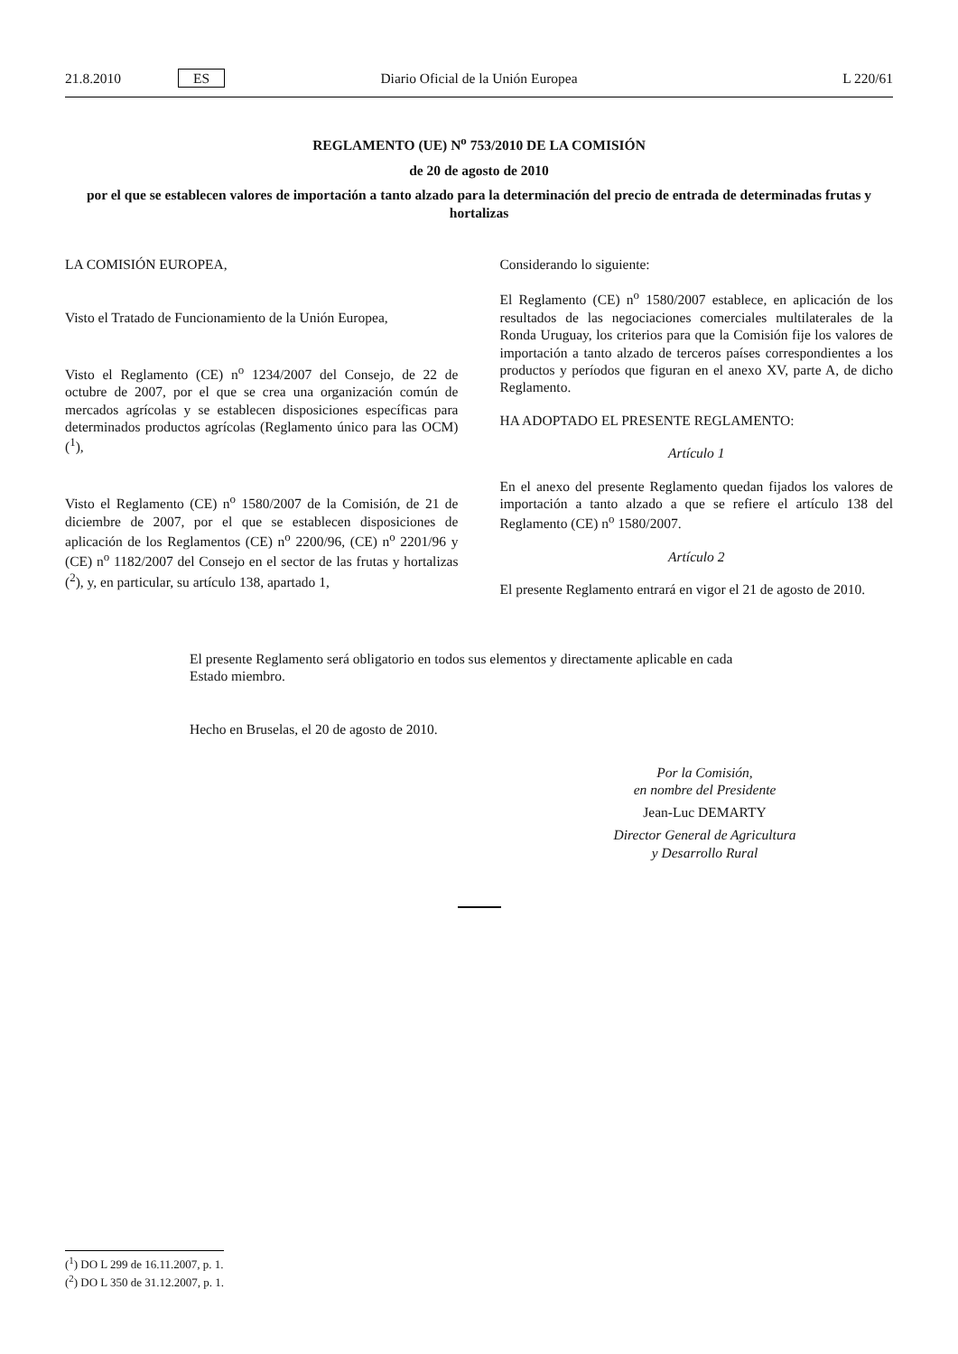21.8.2010 ES Diario Oficial de la Unión Europea L 220/61
REGLAMENTO (UE) N<sup>o</sup> 753/2010 DE LA COMISIÓN
de 20 de agosto de 2010
por el que se establecen valores de importación a tanto alzado para la determinación del precio de entrada de determinadas frutas y hortalizas
LA COMISIÓN EUROPEA,
Visto el Tratado de Funcionamiento de la Unión Europea,
Visto el Reglamento (CE) n<sup>o</sup> 1234/2007 del Consejo, de 22 de octubre de 2007, por el que se crea una organización común de mercados agrícolas y se establecen disposiciones específicas para determinados productos agrícolas (Reglamento único para las OCM) (<sup>1</sup>),
Visto el Reglamento (CE) n<sup>o</sup> 1580/2007 de la Comisión, de 21 de diciembre de 2007, por el que se establecen disposiciones de aplicación de los Reglamentos (CE) n<sup>o</sup> 2200/96, (CE) n<sup>o</sup> 2201/96 y (CE) n<sup>o</sup> 1182/2007 del Consejo en el sector de las frutas y hortalizas (<sup>2</sup>), y, en particular, su artículo 138, apartado 1,
Considerando lo siguiente:
El Reglamento (CE) n<sup>o</sup> 1580/2007 establece, en aplicación de los resultados de las negociaciones comerciales multilaterales de la Ronda Uruguay, los criterios para que la Comisión fije los valores de importación a tanto alzado de terceros países correspondientes a los productos y períodos que figuran en el anexo XV, parte A, de dicho Reglamento.
HA ADOPTADO EL PRESENTE REGLAMENTO:
Artículo 1
En el anexo del presente Reglamento quedan fijados los valores de importación a tanto alzado a que se refiere el artículo 138 del Reglamento (CE) n<sup>o</sup> 1580/2007.
Artículo 2
El presente Reglamento entrará en vigor el 21 de agosto de 2010.
El presente Reglamento será obligatorio en todos sus elementos y directamente aplicable en cada Estado miembro.
Hecho en Bruselas, el 20 de agosto de 2010.
Por la Comisión,
en nombre del Presidente
Jean-Luc DEMARTY
Director General de Agricultura
y Desarrollo Rural
(<sup>1</sup>) DO L 299 de 16.11.2007, p. 1.
(<sup>2</sup>) DO L 350 de 31.12.2007, p. 1.